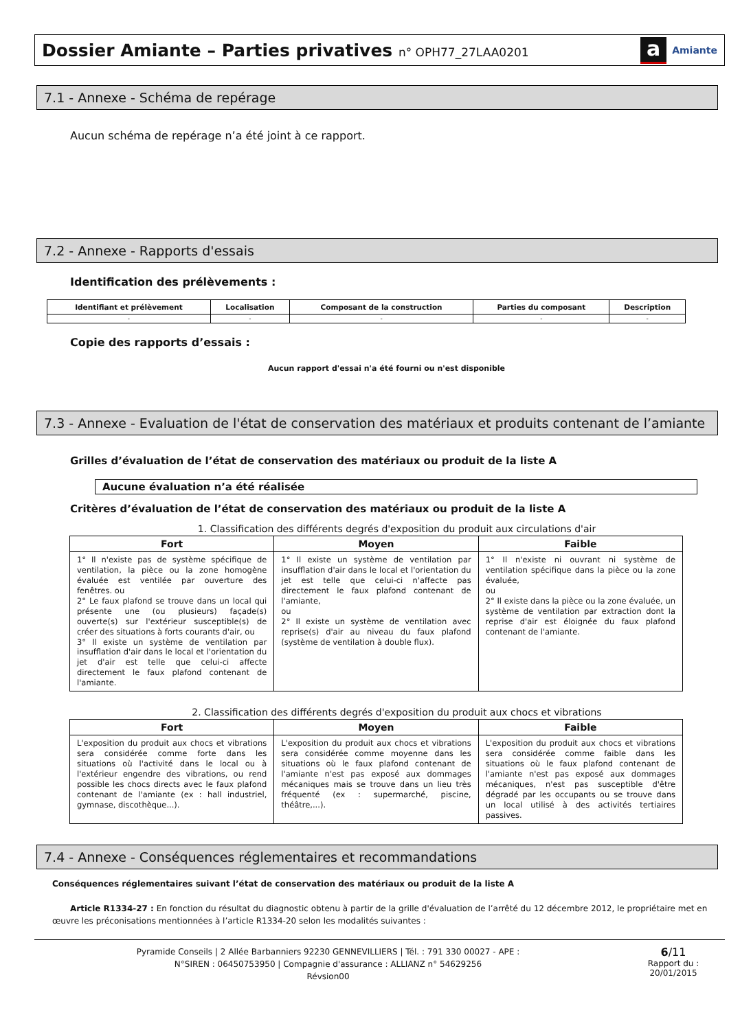Dossier Amiante – Parties privatives n° OPH77_27LAA0201
a Amiante
7.1 - Annexe - Schéma de repérage
Aucun schéma de repérage n’a été joint à ce rapport.
7.2 - Annexe - Rapports d'essais
Identification des prélèvements :
| Identifiant et prélèvement | Localisation | Composant de la construction | Parties du composant | Description |
| --- | --- | --- | --- | --- |
| - | - | - | - | - |
Copie des rapports d’essais :
Aucun rapport d'essai n'a été fourni ou n'est disponible
7.3 - Annexe - Evaluation de l'état de conservation des matériaux et produits contenant de l’amiante
Grilles d’évaluation de l’état de conservation des matériaux ou produit de la liste A
Aucune évaluation n’a été réalisée
Critères d’évaluation de l’état de conservation des matériaux ou produit de la liste A
1. Classification des différents degrés d'exposition du produit aux circulations d'air
| Fort | Moyen | Faible |
| --- | --- | --- |
| 1° Il n'existe pas de système spécifique de ventilation, la pièce ou la zone homogène évaluée est ventilée par ouverture des fenêtres. ou 2° Le faux plafond se trouve dans un local qui présente une (ou plusieurs) façade(s) ouverte(s) sur l'extérieur susceptible(s) de créer des situations à forts courants d'air, ou 3° Il existe un système de ventilation par insufflation d'air dans le local et l'orientation du jet d'air est telle que celui-ci affecte directement le faux plafond contenant de l'amiante. | 1° Il existe un système de ventilation par insufflation d'air dans le local et l'orientation du jet est telle que celui-ci n'affecte pas directement le faux plafond contenant de l'amiante, ou 2° Il existe un système de ventilation avec reprise(s) d'air au niveau du faux plafond (système de ventilation à double flux). | 1° Il n'existe ni ouvrant ni système de ventilation spécifique dans la pièce ou la zone évaluée, ou 2° Il existe dans la pièce ou la zone évaluée, un système de ventilation par extraction dont la reprise d'air est éloignée du faux plafond contenant de l'amiante. |
2. Classification des différents degrés d'exposition du produit aux chocs et vibrations
| Fort | Moyen | Faible |
| --- | --- | --- |
| L'exposition du produit aux chocs et vibrations sera considérée comme forte dans les situations où l'activité dans le local ou à l'extérieur engendre des vibrations, ou rend possible les chocs directs avec le faux plafond contenant de l'amiante (ex : hall industriel, gymnase, discothèque...). | L'exposition du produit aux chocs et vibrations sera considérée comme moyenne dans les situations où le faux plafond contenant de l'amiante n'est pas exposé aux dommages mécaniques mais se trouve dans un lieu très fréquenté (ex : supermarché, piscine, théâtre,...). | L'exposition du produit aux chocs et vibrations sera considérée comme faible dans les situations où le faux plafond contenant de l'amiante n'est pas exposé aux dommages mécaniques, n'est pas susceptible d'être dégradé par les occupants ou se trouve dans un local utilisé à des activités tertiaires passives. |
7.4 - Annexe - Conséquences réglementaires et recommandations
Conséquences réglementaires suivant l’état de conservation des matériaux ou produit de la liste A
Article R1334-27 : En fonction du résultat du diagnostic obtenu à partir de la grille d'évaluation de l’arrêté du 12 décembre 2012, le propriétaire met en œuvre les préconisations mentionnées à l’article R1334-20 selon les modalités suivantes :
Pyramide Conseils | 2 Allée Barbanniers 92230 GENNEVILLIERS | Tél. : 791 330 00027 - APE :
N°SIREN : 06450753950 | Compagnie d'assurance : ALLIANZ n° 54629256
Révsion00
6/11
Rapport du :
20/01/2015